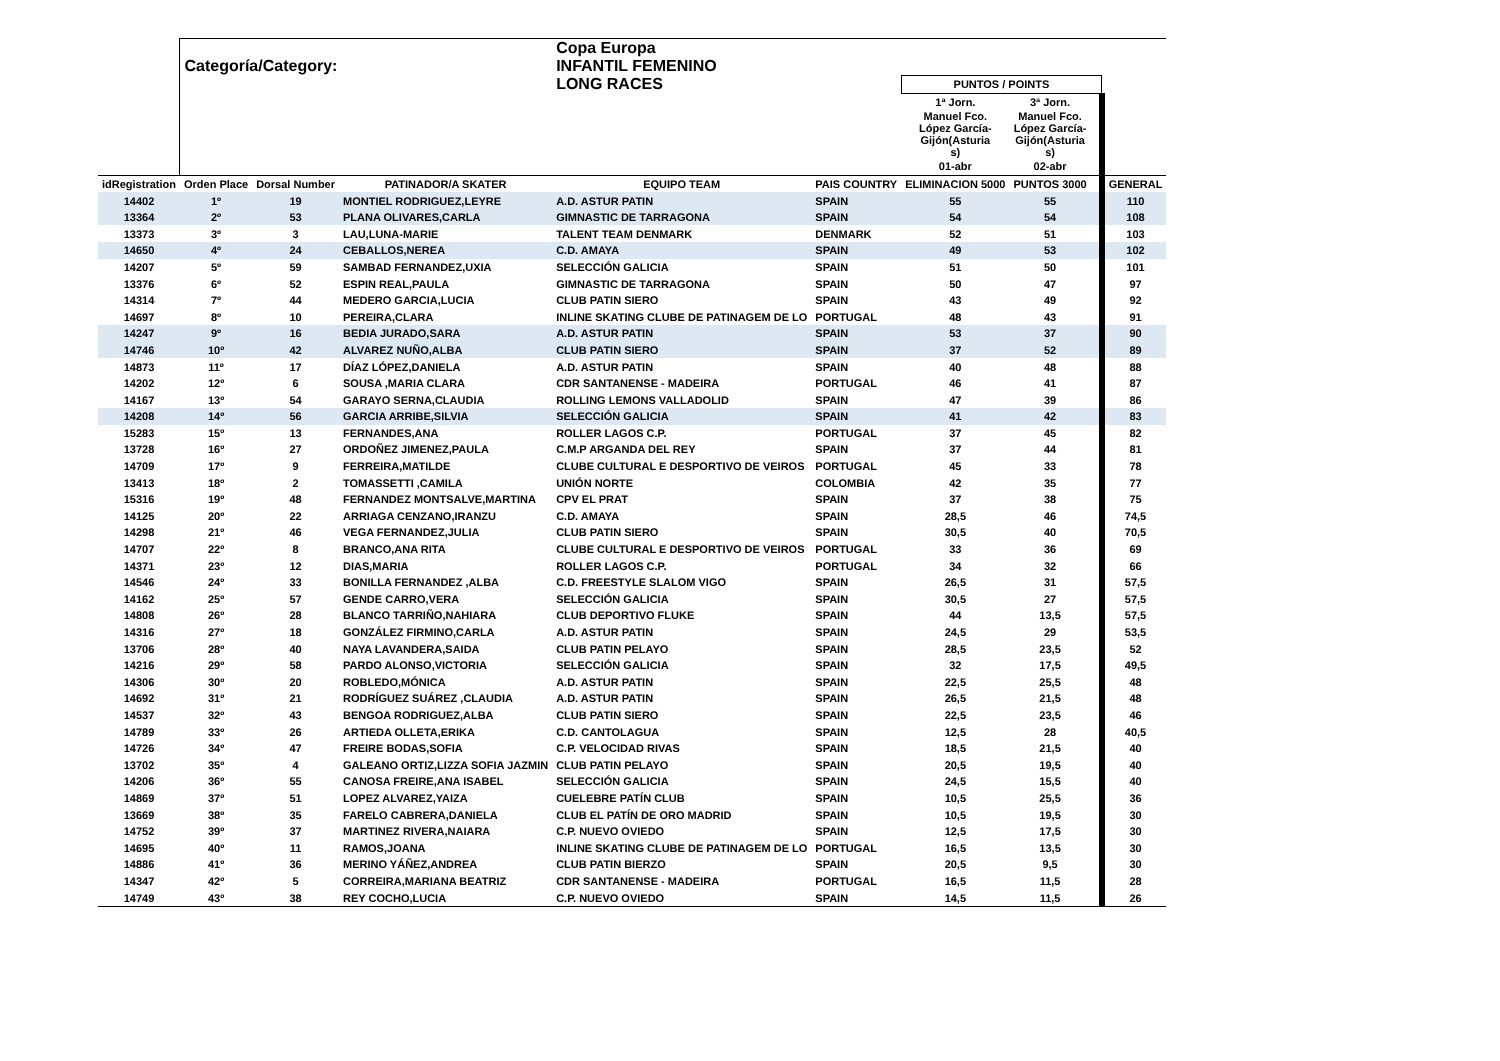| | | | | Copa Europa | | | | | |
| | Categoría/Category: | | | INFANTIL FEMENINO | | | | | |
| | | | | LONG RACES | | PUNTOS / POINTS | | | |
| | | | | | | 1ª Jorn. | 3ª Jorn. | | |
| | | | | | | Manuel Fco. López García- Gijón(Asturia s) | Manuel Fco. López García- Gijón(Asturia s) | | |
| | | | | | | 01-abr | 02-abr | | |
| idRegistration | Orden Place | Dorsal Number | PATINADOR/A SKATER | EQUIPO TEAM | PAIS COUNTRY | ELIMINACION 5000 | PUNTOS 3000 | | GENERAL |
| 14402 | 1º | 19 | MONTIEL RODRIGUEZ,LEYRE | A.D. ASTUR PATIN | SPAIN | 55 | 55 | | 110 |
| 13364 | 2º | 53 | PLANA OLIVARES,CARLA | GIMNASTIC DE TARRAGONA | SPAIN | 54 | 54 | | 108 |
| 13373 | 3º | 3 | LAU,LUNA-MARIE | TALENT TEAM DENMARK | DENMARK | 52 | 51 | | 103 |
| 14650 | 4º | 24 | CEBALLOS,NEREA | C.D. AMAYA | SPAIN | 49 | 53 | | 102 |
| 14207 | 5º | 59 | SAMBAD FERNANDEZ,UXIA | SELECCIÓN GALICIA | SPAIN | 51 | 50 | | 101 |
| 13376 | 6º | 52 | ESPIN REAL,PAULA | GIMNASTIC DE TARRAGONA | SPAIN | 50 | 47 | | 97 |
| 14314 | 7º | 44 | MEDERO GARCIA,LUCIA | CLUB PATIN SIERO | SPAIN | 43 | 49 | | 92 |
| 14697 | 8º | 10 | PEREIRA,CLARA | INLINE SKATING CLUBE DE PATINAGEM DE LO | PORTUGAL | 48 | 43 | | 91 |
| 14247 | 9º | 16 | BEDIA JURADO,SARA | A.D. ASTUR PATIN | SPAIN | 53 | 37 | | 90 |
| 14746 | 10º | 42 | ALVAREZ NUÑO,ALBA | CLUB PATIN SIERO | SPAIN | 37 | 52 | | 89 |
| 14873 | 11º | 17 | DÍAZ LÓPEZ,DANIELA | A.D. ASTUR PATIN | SPAIN | 40 | 48 | | 88 |
| 14202 | 12º | 6 | SOUSA ,MARIA CLARA | CDR SANTANENSE - MADEIRA | PORTUGAL | 46 | 41 | | 87 |
| 14167 | 13º | 54 | GARAYO SERNA,CLAUDIA | ROLLING LEMONS VALLADOLID | SPAIN | 47 | 39 | | 86 |
| 14208 | 14º | 56 | GARCIA ARRIBE,SILVIA | SELECCIÓN GALICIA | SPAIN | 41 | 42 | | 83 |
| 15283 | 15º | 13 | FERNANDES,ANA | ROLLER LAGOS C.P. | PORTUGAL | 37 | 45 | | 82 |
| 13728 | 16º | 27 | ORDOÑEZ JIMENEZ,PAULA | C.M.P ARGANDA DEL REY | SPAIN | 37 | 44 | | 81 |
| 14709 | 17º | 9 | FERREIRA,MATILDE | CLUBE CULTURAL E DESPORTIVO DE VEIROS | PORTUGAL | 45 | 33 | | 78 |
| 13413 | 18º | 2 | TOMASSETTI ,CAMILA | UNIÓN NORTE | COLOMBIA | 42 | 35 | | 77 |
| 15316 | 19º | 48 | FERNANDEZ MONTSALVE,MARTINA | CPV EL PRAT | SPAIN | 37 | 38 | | 75 |
| 14125 | 20º | 22 | ARRIAGA CENZANO,IRANZU | C.D. AMAYA | SPAIN | 28,5 | 46 | | 74,5 |
| 14298 | 21º | 46 | VEGA FERNANDEZ,JULIA | CLUB PATIN SIERO | SPAIN | 30,5 | 40 | | 70,5 |
| 14707 | 22º | 8 | BRANCO,ANA RITA | CLUBE CULTURAL E DESPORTIVO DE VEIROS | PORTUGAL | 33 | 36 | | 69 |
| 14371 | 23º | 12 | DIAS,MARIA | ROLLER LAGOS C.P. | PORTUGAL | 34 | 32 | | 66 |
| 14546 | 24º | 33 | BONILLA FERNANDEZ ,ALBA | C.D. FREESTYLE SLALOM VIGO | SPAIN | 26,5 | 31 | | 57,5 |
| 14162 | 25º | 57 | GENDE CARRO,VERA | SELECCIÓN GALICIA | SPAIN | 30,5 | 27 | | 57,5 |
| 14808 | 26º | 28 | BLANCO TARRIÑO,NAHIARA | CLUB DEPORTIVO FLUKE | SPAIN | 44 | 13,5 | | 57,5 |
| 14316 | 27º | 18 | GONZÁLEZ FIRMINO,CARLA | A.D. ASTUR PATIN | SPAIN | 24,5 | 29 | | 53,5 |
| 13706 | 28º | 40 | NAYA LAVANDERA,SAIDA | CLUB PATIN PELAYO | SPAIN | 28,5 | 23,5 | | 52 |
| 14216 | 29º | 58 | PARDO ALONSO,VICTORIA | SELECCIÓN GALICIA | SPAIN | 32 | 17,5 | | 49,5 |
| 14306 | 30º | 20 | ROBLEDO,MÓNICA | A.D. ASTUR PATIN | SPAIN | 22,5 | 25,5 | | 48 |
| 14692 | 31º | 21 | RODRÍGUEZ SUÁREZ ,CLAUDIA | A.D. ASTUR PATIN | SPAIN | 26,5 | 21,5 | | 48 |
| 14537 | 32º | 43 | BENGOA RODRIGUEZ,ALBA | CLUB PATIN SIERO | SPAIN | 22,5 | 23,5 | | 46 |
| 14789 | 33º | 26 | ARTIEDA OLLETA,ERIKA | C.D. CANTOLAGUA | SPAIN | 12,5 | 28 | | 40,5 |
| 14726 | 34º | 47 | FREIRE BODAS,SOFIA | C.P. VELOCIDAD RIVAS | SPAIN | 18,5 | 21,5 | | 40 |
| 13702 | 35º | 4 | GALEANO ORTIZ,LIZZA SOFIA JAZMIN | CLUB PATIN PELAYO | SPAIN | 20,5 | 19,5 | | 40 |
| 14206 | 36º | 55 | CANOSA FREIRE,ANA ISABEL | SELECCIÓN GALICIA | SPAIN | 24,5 | 15,5 | | 40 |
| 14869 | 37º | 51 | LOPEZ ALVAREZ,YAIZA | CUELEBRE PATÍN CLUB | SPAIN | 10,5 | 25,5 | | 36 |
| 13669 | 38º | 35 | FARELO CABRERA,DANIELA | CLUB EL PATÍN DE ORO MADRID | SPAIN | 10,5 | 19,5 | | 30 |
| 14752 | 39º | 37 | MARTINEZ RIVERA,NAIARA | C.P. NUEVO OVIEDO | SPAIN | 12,5 | 17,5 | | 30 |
| 14695 | 40º | 11 | RAMOS,JOANA | INLINE SKATING CLUBE DE PATINAGEM DE LO | PORTUGAL | 16,5 | 13,5 | | 30 |
| 14886 | 41º | 36 | MERINO YÁÑEZ,ANDREA | CLUB PATIN BIERZO | SPAIN | 20,5 | 9,5 | | 30 |
| 14347 | 42º | 5 | CORREIRA,MARIANA BEATRIZ | CDR SANTANENSE - MADEIRA | PORTUGAL | 16,5 | 11,5 | | 28 |
| 14749 | 43º | 38 | REY COCHO,LUCIA | C.P. NUEVO OVIEDO | SPAIN | 14,5 | 11,5 | | 26 |